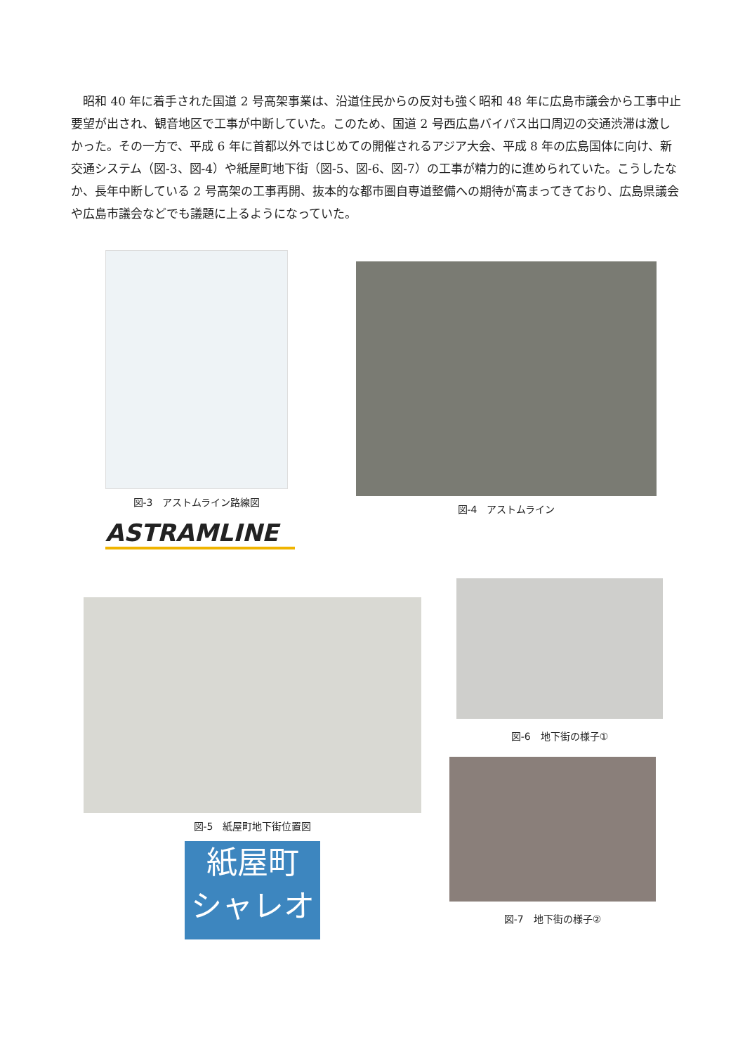昭和 40 年に着手された国道 2 号高架事業は、沿道住民からの反対も強く昭和 48 年に広島市議会から工事中止要望が出され、観音地区で工事が中断していた。このため、国道 2 号西広島バイパス出口周辺の交通渋滞は激しかった。その一方で、平成 6 年に首都以外ではじめての開催されるアジア大会、平成 8 年の広島国体に向け、新交通システム（図-3、図-4）や紙屋町地下街（図-5、図-6、図-7）の工事が精力的に進められていた。こうしたなか、長年中断している 2 号高架の工事再開、抜本的な都市圏自専道整備への期待が高まってきており、広島県議会や広島市議会などでも議題に上るようになっていた。
図-3　アストムライン路線図
ASTRAMLINE
図-4　アストムライン
図-5　紙屋町地下街位置図
紙屋町
シャレオ
図-6　地下街の様子①
図-7　地下街の様子②